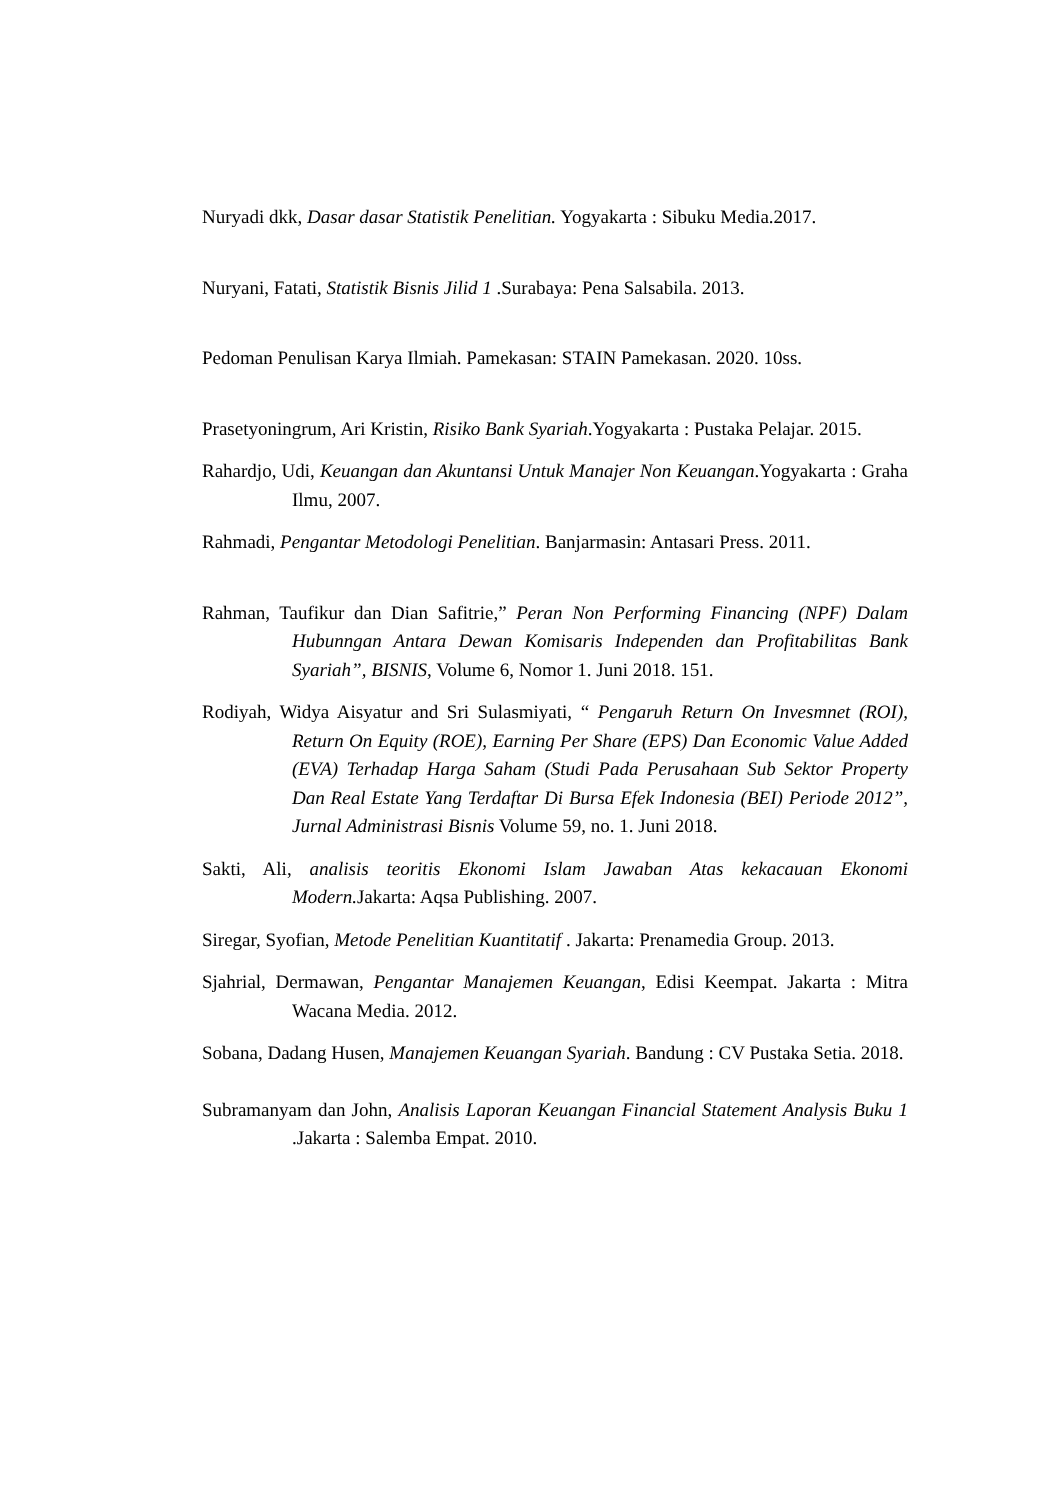Nuryadi dkk, Dasar dasar Statistik Penelitian. Yogyakarta : Sibuku Media.2017.
Nuryani, Fatati, Statistik Bisnis Jilid 1 .Surabaya: Pena Salsabila. 2013.
Pedoman Penulisan Karya Ilmiah. Pamekasan: STAIN Pamekasan. 2020. 10ss.
Prasetyoningrum, Ari Kristin, Risiko Bank Syariah.Yogyakarta : Pustaka Pelajar. 2015.
Rahardjo, Udi, Keuangan dan Akuntansi Untuk Manajer Non Keuangan.Yogyakarta : Graha Ilmu, 2007.
Rahmadi, Pengantar Metodologi Penelitian. Banjarmasin: Antasari Press. 2011.
Rahman, Taufikur dan Dian Safitrie,” Peran Non Performing Financing (NPF) Dalam Hubunngan Antara Dewan Komisaris Independen dan Profitabilitas Bank Syariah”, BISNIS, Volume 6, Nomor 1. Juni 2018. 151.
Rodiyah, Widya Aisyatur and Sri Sulasmiyati, “ Pengaruh Return On Invesmnet (ROI), Return On Equity (ROE), Earning Per Share (EPS) Dan Economic Value Added (EVA) Terhadap Harga Saham (Studi Pada Perusahaan Sub Sektor Property Dan Real Estate Yang Terdaftar Di Bursa Efek Indonesia (BEI) Periode 2012”, Jurnal Administrasi Bisnis Volume 59, no. 1. Juni 2018.
Sakti, Ali, analisis teoritis Ekonomi Islam Jawaban Atas kekacauan Ekonomi Modern. Jakarta: Aqsa Publishing. 2007.
Siregar, Syofian, Metode Penelitian Kuantitatif . Jakarta: Prenamedia Group. 2013.
Sjahrial, Dermawan, Pengantar Manajemen Keuangan, Edisi Keempat. Jakarta : Mitra Wacana Media. 2012.
Sobana, Dadang Husen, Manajemen Keuangan Syariah. Bandung : CV Pustaka Setia. 2018.
Subramanyam dan John, Analisis Laporan Keuangan Financial Statement Analysis Buku 1 .Jakarta : Salemba Empat. 2010.